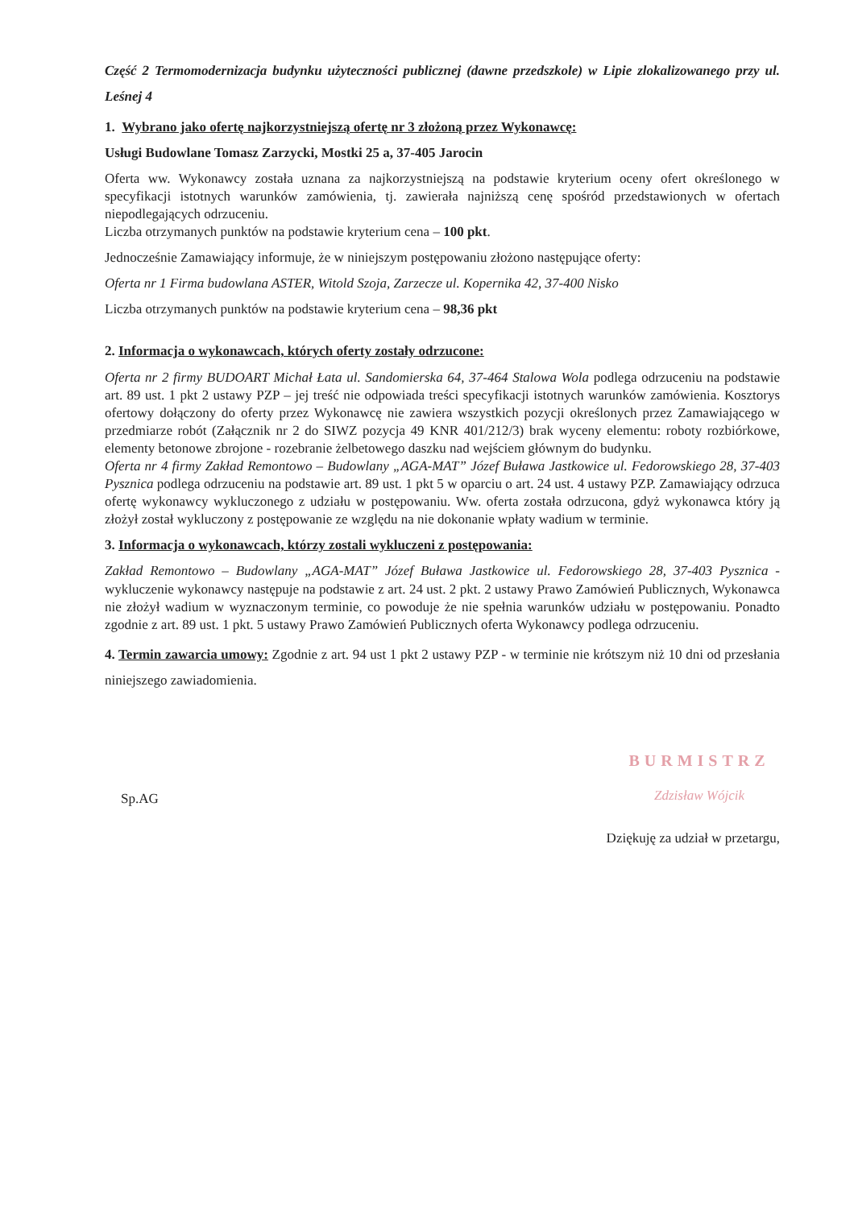Część 2 Termomodernizacja budynku użyteczności publicznej (dawne przedszkole) w Lipie zlokalizowanego przy ul. Leśnej 4
1. Wybrano jako ofertę najkorzystniejszą ofertę nr 3 złożoną przez Wykonawcę:
Usługi Budowlane Tomasz Zarzycki, Mostki 25 a, 37-405 Jarocin
Oferta ww. Wykonawcy została uznana za najkorzystniejszą na podstawie kryterium oceny ofert określonego w specyfikacji istotnych warunków zamówienia, tj. zawierała najniższą cenę spośród przedstawionych w ofertach niepodlegających odrzuceniu.
Liczba otrzymanych punktów na podstawie kryterium cena – 100 pkt.
Jednocześnie Zamawiający informuje, że w niniejszym postępowaniu złożono następujące oferty:
Oferta nr 1 Firma budowlana ASTER, Witold Szoja, Zarzecze ul. Kopernika 42, 37-400 Nisko
Liczba otrzymanych punktów na podstawie kryterium cena – 98,36 pkt
2. Informacja o wykonawcach, których oferty zostały odrzucone:
Oferta nr 2 firmy BUDOART Michał Łata ul. Sandomierska 64, 37-464 Stalowa Wola podlega odrzuceniu na podstawie art. 89 ust. 1 pkt 2 ustawy PZP – jej treść nie odpowiada treści specyfikacji istotnych warunków zamówienia. Kosztorys ofertowy dołączony do oferty przez Wykonawcę nie zawiera wszystkich pozycji określonych przez Zamawiającego w przedmiarze robót (Załącznik nr 2 do SIWZ pozycja 49 KNR 401/212/3) brak wyceny elementu: roboty rozbiórkowe, elementy betonowe zbrojone - rozebranie żelbetowego daszku nad wejściem głównym do budynku.
Oferta nr 4 firmy Zakład Remontowo – Budowlany „AGA-MAT” Józef Buława Jastkowice ul. Fedorowskiego 28, 37-403 Pysznica podlega odrzuceniu na podstawie art. 89 ust. 1 pkt 5 w oparciu o art. 24 ust. 4 ustawy PZP. Zamawiający odrzuca ofertę wykonawcy wykluczonego z udziału w postępowaniu. Ww. oferta została odrzucona, gdyż wykonawca który ją złożył został wykluczony z postępowanie ze względu na nie dokonanie wpłaty wadium w terminie.
3. Informacja o wykonawcach, którzy zostali wykluczeni z postępowania:
Zakład Remontowo – Budowlany „AGA-MAT” Józef Buława Jastkowice ul. Fedorowskiego 28, 37-403 Pysznica - wykluczenie wykonawcy następuje na podstawie z art. 24 ust. 2 pkt. 2 ustawy Prawo Zamówień Publicznych, Wykonawca nie złożył wadium w wyznaczonym terminie, co powoduje że nie spełnia warunków udziału w postępowaniu. Ponadto zgodnie z art. 89 ust. 1 pkt. 5 ustawy Prawo Zamówień Publicznych oferta Wykonawcy podlega odrzuceniu.
4. Termin zawarcia umowy: Zgodnie z art. 94 ust 1 pkt 2 ustawy PZP - w terminie nie krótszym niż 10 dni od przesłania niniejszego zawiadomienia.
Sp.AG
BURMISTRZ
Zdzisław Wójcik
Dziękuję za udział w przetargu,